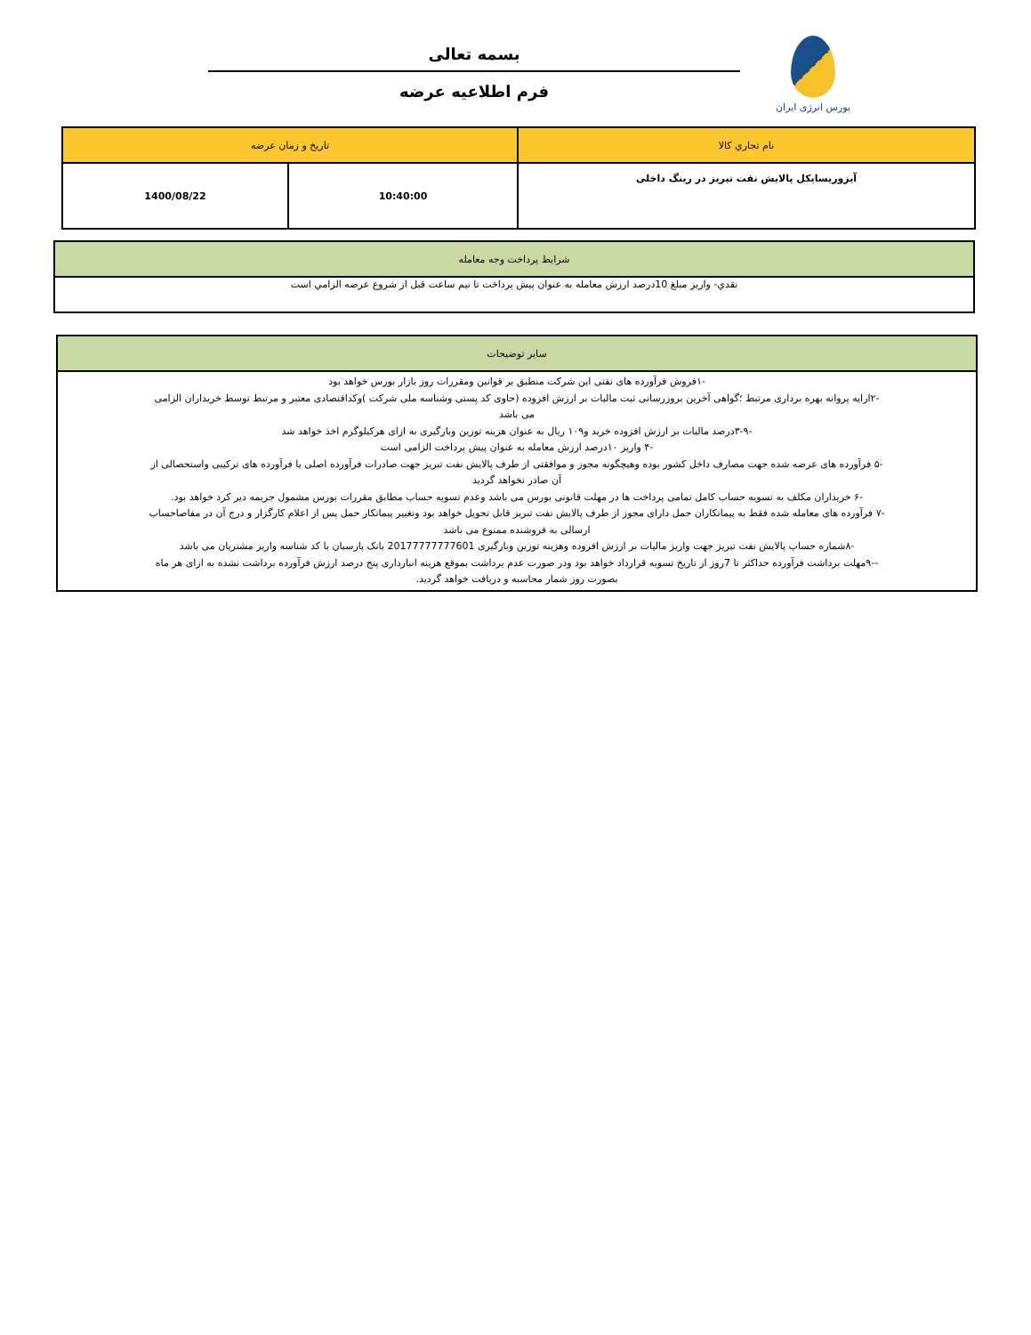بورس انرژی ایران
بسمه تعالی
فرم اطلاعیه عرضه
| نام تجاري كالا | تاريخ و زمان عرضه | |
| --- | --- | --- |
| آیزوریسایکل پالایش نفت تبریز در رینگ داخلی | 10:40:00 | 1400/08/22 |
| شرايط پرداخت وجه معامله |
| --- |
| نقدي- واريز مبلغ 10درصد ارزش معامله به عنوان پيش پرداخت تا نيم ساعت قبل از شروع عرضه الزامي است |
| سایر توضیحات |
| --- |
| -۱فروش فرآورده های نفتی این شرکت منطبق بر قوانین ومقررات روز بازار بورس خواهد بود -۲ارایه پروانه بهره برداری مرتبط ؛گواهی آخرین بروزرسانی ثبت مالیات بر ارزش افزوده (حاوی کد پستی وشناسه ملی شرکت )وکداقتصادی معتبر و مرتبط توسط خریداران الزامی می باشد -۳-۹درصد مالیات بر ارزش افزوده خرید و۱۰۹ ریال به عنوان هزینه توزین وبارگیری به ازای هرکیلوگرم اخذ خواهد شد -۴ واریز ۱۰درصد ارزش معامله به عنوان پیش پرداخت الزامی است -۵ فرآورده های عرضه شده جهت مصارف داخل کشور بوده وهیچگونه مجوز و موافقتی از طرف پالایش نفت تبریز جهت صادرات فرآورده اصلی یا فرآورده های ترکیبی واستحصالی از آن صادر نخواهد گردید -۶ خریداران مکلف به تسویه حساب کامل تمامی پرداخت ها در مهلت قانونی بورس می باشد وعدم تسویه حساب مطابق مقررات بورس مشمول جریمه دیر کرد خواهد بود. -۷ فرآورده های معامله شده فقط به پیمانکاران حمل دارای مجوز از طرف پالایش نفت تبریز قابل تحویل خواهد بود وتغییر پیمانکار حمل پس از اعلام کارگزار و درج آن در مفاصاحساب ارسالی به فروشنده ممنوع می باشد -۸شماره حساب پالایش نفت تبریز جهت واریز مالیات بر ارزش افزوده وهزینه توزین وبارگیری 20177777777601 بانک پارسیان با کد شناسه واریز مشتریان می باشد --۹مهلت برداشت فرآورده حداکثر تا 7روز از تاریخ تسویه قرارداد خواهد بود ودر صورت عدم برداشت بموقع هزینه انبارداری پنج درصد ارزش فرآورده برداشت نشده به ازای هر ماه بصورت روز شمار محاسبه و دریافت خواهد گردید. |